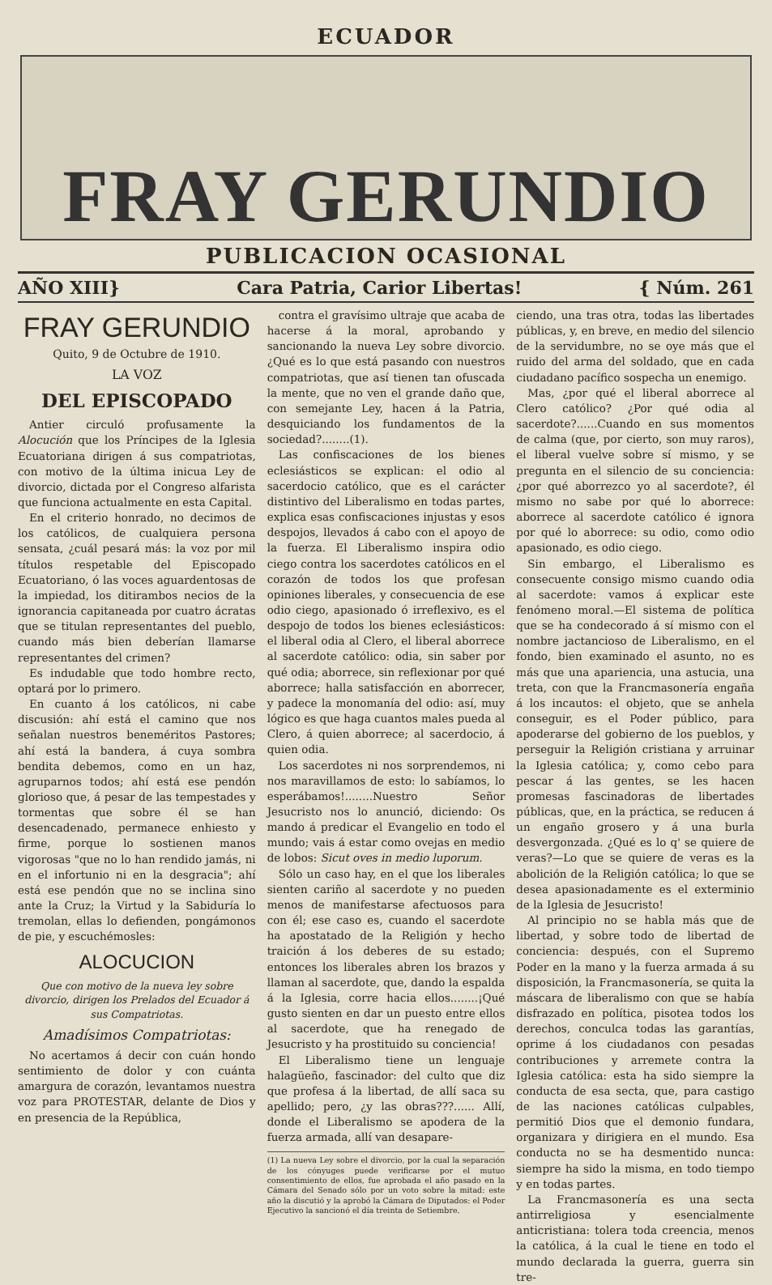ECUADOR
FRAY GERUNDIO
PUBLICACION OCASIONAL
AÑO XIII} Cara Patria, Carior Libertas! { Núm. 261
FRAY GERUNDIO
Quito, 9 de Octubre de 1910.
LA VOZ
DEL EPISCOPADO
Antier circuló profusamente la Alocución que los Príncipes de la Iglesia Ecuatoriana dirigen á sus compatriotas, con motivo de la última inicua Ley de divorcio, dictada por el Congreso alfarista que funciona actualmente en esta Capital.
En el criterio honrado, no decimos de los católicos, de cualquiera persona sensata, ¿cuál pesará más: la voz por mil títulos respetable del Episcopado Ecuatoriano, ó las voces aguardentosas de la impiedad, los ditirambos necios de la ignorancia capitaneada por cuatro ácratas que se titulan representantes del pueblo, cuando más bien deberían llamarse representantes del crimen?
Es indudable que todo hombre recto, optará por lo primero.
En cuanto á los católicos, ni cabe discusión: ahí está el camino que nos señalan nuestros beneméritos Pastores; ahí está la bandera, á cuya sombra bendita debemos, como en un haz, agruparnos todos; ahí está ese pendón glorioso que, á pesar de las tempestades y tormentas que sobre él se han desencadenado, permanece enhiesto y firme, porque lo sostienen manos vigorosas "que no lo han rendido jamás, ni en el infortunio ni en la desgracia"; ahí está ese pendón que no se inclina sino ante la Cruz; la Virtud y la Sabiduría lo tremolan, ellas lo defienden, pongámonos de pie, y escuchémosles:
ALOCUCION
Que con motivo de la nueva ley sobre divorcio, dirigen los Prelados del Ecuador á sus Compatriotas.
Amadísimos Compatriotas:
No acertamos á decir con cuán hondo sentimiento de dolor y con cuánta amargura de corazón, levantamos nuestra voz para PROTESTAR, delante de Dios y en presencia de la República,
contra el gravísimo ultraje que acaba de hacerse á la moral, aprobando y sancionando la nueva Ley sobre divorcio. ¿Qué es lo que está pasando con nuestros compatriotas, que así tienen tan ofuscada la mente, que no ven el grande daño que, con semejante Ley, hacen á la Patria, desquiciando los fundamentos de la sociedad?........(1).
Las confiscaciones de los bienes eclesiásticos se explican: el odio al sacerdocio católico, que es el carácter distintivo del Liberalismo en todas partes, explica esas confiscaciones injustas y esos despojos, llevados á cabo con el apoyo de la fuerza. El Liberalismo inspira odio ciego contra los sacerdotes católicos en el corazón de todos los que profesan opiniones liberales, y consecuencia de ese odio ciego, apasionado ó irreflexivo, es el despojo de todos los bienes eclesiásticos: el liberal odia al Clero, el liberal aborrece al sacerdote católico: odia, sin saber por qué odia; aborrece, sin reflexionar por qué aborrece; halla satisfacción en aborrecer, y padece la monomanía del odio: así, muy lógico es que haga cuantos males pueda al Clero, á quien aborrece; al sacerdocio, á quien odia.
Los sacerdotes ni nos sorprendemos, ni nos maravillamos de esto: lo sabíamos, lo esperábamos!........Nuestro Señor Jesucristo nos lo anunció, diciendo: Os mando á predicar el Evangelio en todo el mundo; vais á estar como ovejas en medio de lobos: Sicut oves in medio luporum.
Sólo un caso hay, en el que los liberales sienten cariño al sacerdote y no pueden menos de manifestarse afectuosos para con él; ese caso es, cuando el sacerdote ha apostatado de la Religión y hecho traición á los deberes de su estado; entonces los liberales abren los brazos y llaman al sacerdote, que, dando la espalda á la Iglesia, corre hacia ellos........¡Qué gusto sienten en dar un puesto entre ellos al sacerdote, que ha renegado de Jesucristo y ha prostituido su conciencia!
El Liberalismo tiene un lenguaje halagüeño, fascinador: del culto que diz que profesa á la libertad, de allí saca su apellido; pero, ¿y las obras???...... Allí, donde el Liberalismo se apodera de la fuerza armada, allí van desapare-
(1) La nueva Ley sobre el divorcio, por la cual la separación de los cónyuges puede verificarse por el mutuo consentimiento de ellos, fue aprobada el año pasado en la Cámara del Senado sólo por un voto sobre la mitad: este año la discutió y la aprobó la Cámara de Diputados: el Poder Ejecutivo la sancionó el día treinta de Setiembre.
ciendo, una tras otra, todas las libertades públicas, y, en breve, en medio del silencio de la servidumbre, no se oye más que el ruido del arma del soldado, que en cada ciudadano pacífico sospecha un enemigo.
Mas, ¿por qué el liberal aborrece al Clero católico? ¿Por qué odia al sacerdote?......Cuando en sus momentos de calma (que, por cierto, son muy raros), el liberal vuelve sobre sí mismo, y se pregunta en el silencio de su conciencia: ¿por qué aborrezco yo al sacerdote?, él mismo no sabe por qué lo aborrece: aborrece al sacerdote católico é ignora por qué lo aborrece: su odio, como odio apasionado, es odio ciego.
Sin embargo, el Liberalismo es consecuente consigo mismo cuando odia al sacerdote: vamos á explicar este fenómeno moral.—El sistema de política que se ha condecorado á sí mismo con el nombre jactancioso de Liberalismo, en el fondo, bien examinado el asunto, no es más que una apariencia, una astucia, una treta, con que la Francmasonería engaña á los incautos: el objeto, que se anhela conseguir, es el Poder público, para apoderarse del gobierno de los pueblos, y perseguir la Religión cristiana y arruinar la Iglesia católica; y, como cebo para pescar á las gentes, se les hacen promesas fascinadoras de libertades públicas, que, en la práctica, se reducen á un engaño grosero y á una burla desvergonzada. ¿Qué es lo q' se quiere de veras?—Lo que se quiere de veras es la abolición de la Religión católica; lo que se desea apasionadamente es el exterminio de la Iglesia de Jesucristo!
Al principio no se habla más que de libertad, y sobre todo de libertad de conciencia: después, con el Supremo Poder en la mano y la fuerza armada á su disposición, la Francmasonería, se quita la máscara de liberalismo con que se había disfrazado en política, pisotea todos los derechos, conculca todas las garantías, oprime á los ciudadanos con pesadas contribuciones y arremete contra la Iglesia católica: esta ha sido siempre la conducta de esa secta, que, para castigo de las naciones católicas culpables, permitió Dios que el demonio fundara, organizara y dirigiera en el mundo. Esa conducta no se ha desmentido nunca: siempre ha sido la misma, en todo tiempo y en todas partes.
La Francmasonería es una secta antirreligiosa y esencialmente anticristiana: tolera toda creencia, menos la católica, á la cual le tiene en todo el mundo declarada la guerra, guerra sin tre-